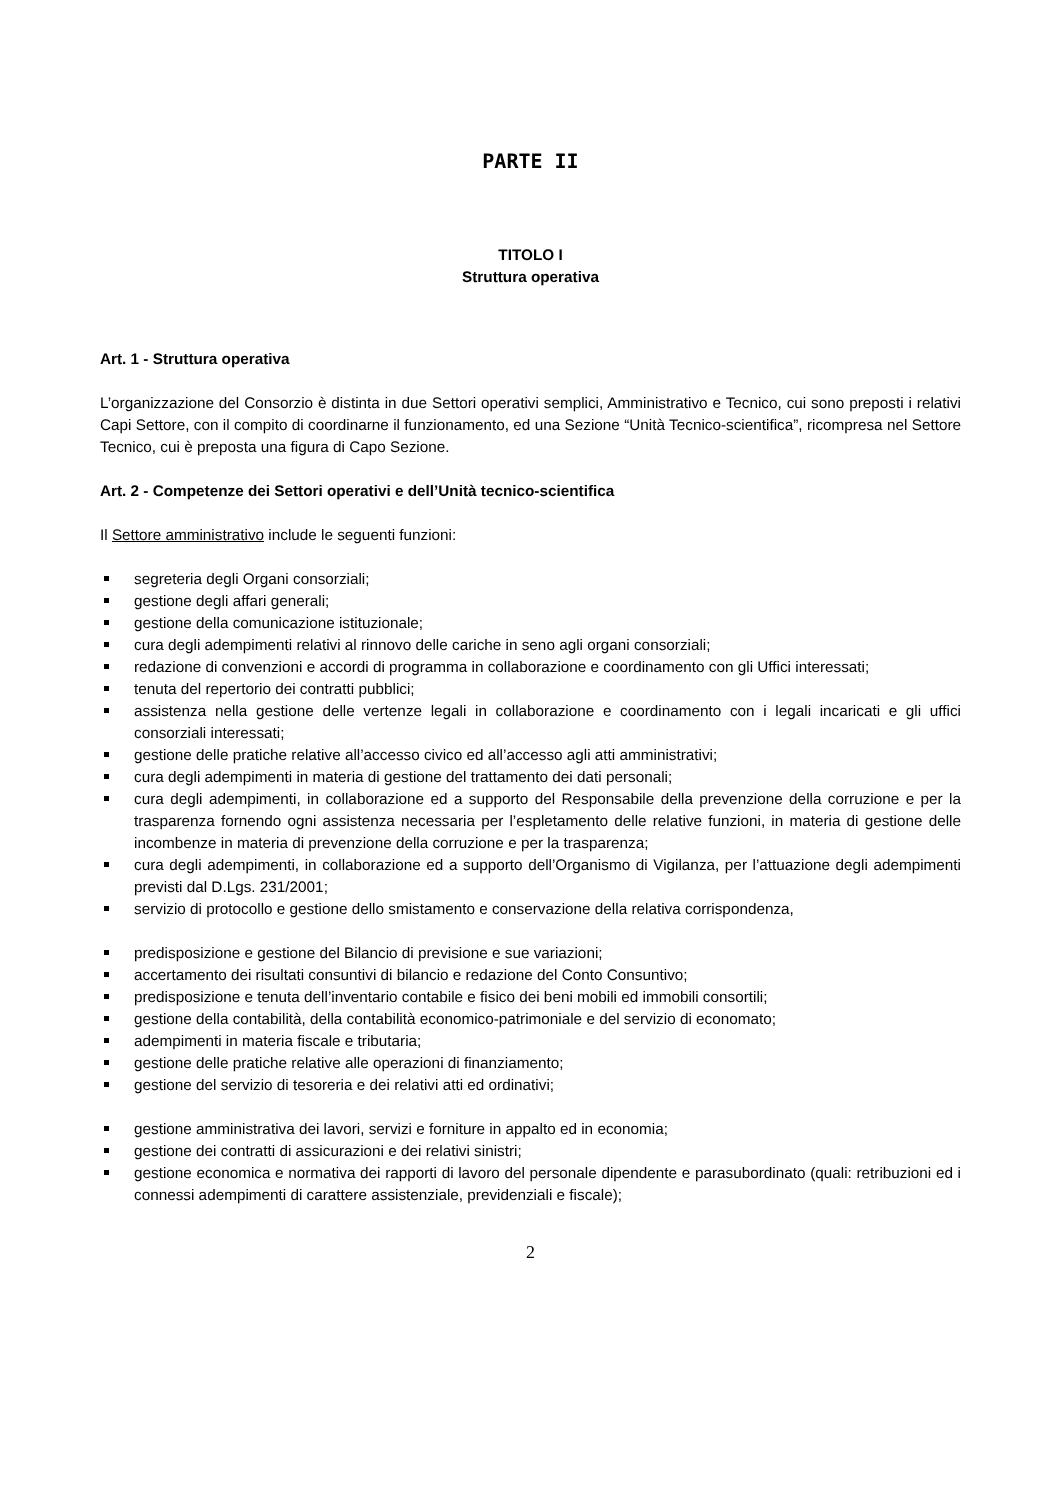PARTE II
TITOLO I
Struttura operativa
Art. 1 - Struttura operativa
L’organizzazione del Consorzio è distinta in due Settori operativi semplici, Amministrativo e Tecnico, cui sono preposti i relativi Capi Settore, con il compito di coordinarne il funzionamento, ed una Sezione “Unità Tecnico-scientifica”, ricompresa nel Settore Tecnico, cui è preposta una figura di Capo Sezione.
Art. 2 - Competenze dei Settori operativi e dell’Unità tecnico-scientifica
Il Settore amministrativo include le seguenti funzioni:
segreteria degli Organi consorziali;
gestione degli affari generali;
gestione della comunicazione istituzionale;
cura degli adempimenti relativi al rinnovo delle cariche in seno agli organi consorziali;
redazione di convenzioni e accordi di programma in collaborazione e coordinamento con gli Uffici interessati;
tenuta del repertorio dei contratti pubblici;
assistenza nella gestione delle vertenze legali in collaborazione e coordinamento con i legali incaricati e gli uffici consorziali interessati;
gestione delle pratiche relative all’accesso civico ed all’accesso agli atti amministrativi;
cura degli adempimenti in materia di gestione del trattamento dei dati personali;
cura degli adempimenti, in collaborazione ed a supporto del Responsabile della prevenzione della corruzione e per la trasparenza fornendo ogni assistenza necessaria per l’espletamento delle relative funzioni, in materia di gestione delle incombenze in materia di prevenzione della corruzione e per la trasparenza;
cura degli adempimenti, in collaborazione ed a supporto dell’Organismo di Vigilanza, per l’attuazione degli adempimenti previsti dal D.Lgs. 231/2001;
servizio di protocollo e gestione dello smistamento e conservazione della relativa corrispondenza,
predisposizione e gestione del Bilancio di previsione e sue variazioni;
accertamento dei risultati consuntivi di bilancio e redazione del Conto Consuntivo;
predisposizione e tenuta dell’inventario contabile e fisico dei beni mobili ed immobili consortili;
gestione della contabilità, della contabilità economico-patrimoniale e del servizio di economato;
adempimenti in materia fiscale e tributaria;
gestione delle pratiche relative alle operazioni di finanziamento;
gestione del servizio di tesoreria e dei relativi atti ed ordinativi;
gestione amministrativa dei lavori, servizi e forniture in appalto ed in economia;
gestione dei contratti di assicurazioni e dei relativi sinistri;
gestione economica e normativa dei rapporti di lavoro del personale dipendente e parasubordinato (quali: retribuzioni ed i connessi adempimenti di carattere assistenziale, previdenziali e fiscale);
2